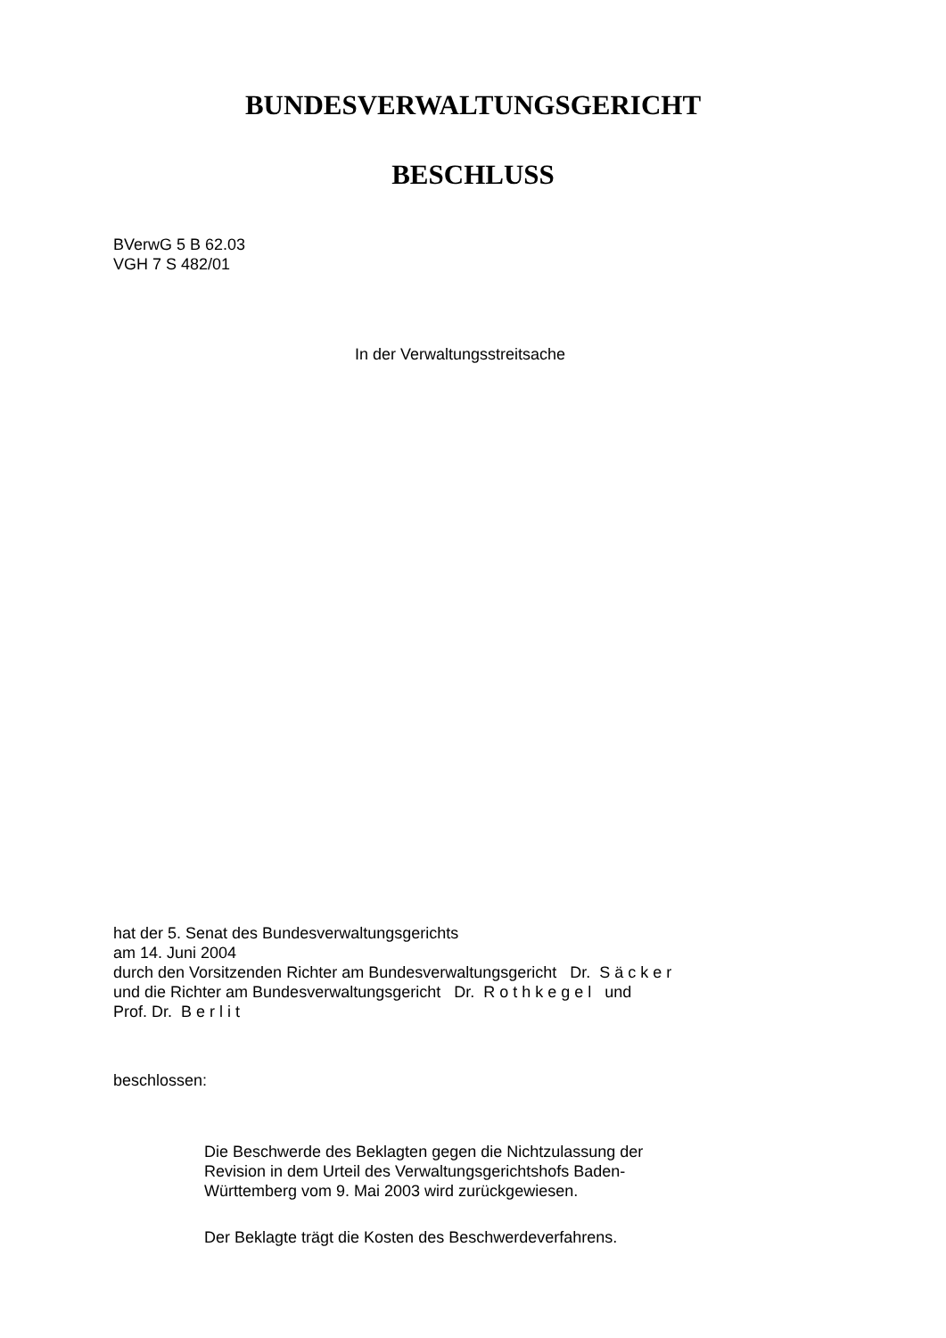BUNDESVERWALTUNGSGERICHT
BESCHLUSS
BVerwG 5 B 62.03
VGH 7 S 482/01
In der Verwaltungsstreitsache
hat der 5. Senat des Bundesverwaltungsgerichts
am 14. Juni 2004
durch den Vorsitzenden Richter am Bundesverwaltungsgericht Dr. S ä c k e r
und die Richter am Bundesverwaltungsgericht Dr. R o t h k e g e l und
Prof. Dr. B e r l i t
beschlossen:
Die Beschwerde des Beklagten gegen die Nichtzulassung der
Revision in dem Urteil des Verwaltungsgerichtshofs Baden-
Württemberg vom 9. Mai 2003 wird zurückgewiesen.
Der Beklagte trägt die Kosten des Beschwerdeverfahrens.